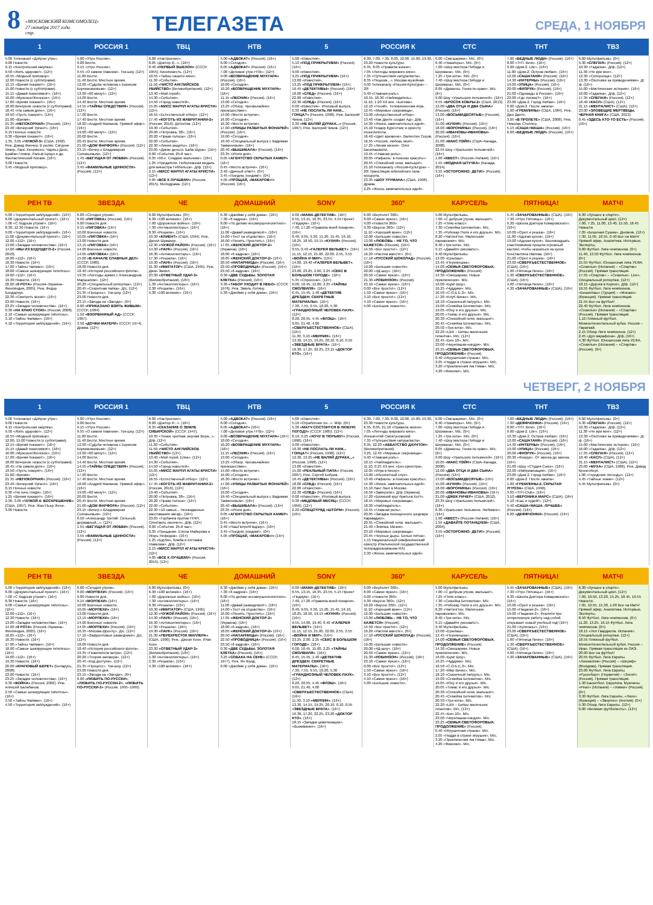8
«МОСКОВСКИЙ КОМСОМОЛЕЦ»
27 октября 2017 года
стр.
ТЕЛЕГАЗЕТА
СРЕДА, 1 НОЯБРЯ
| 1 | РОССИЯ 1 | ТВЦ | НТВ | 5 | РОССИЯ К | СТС | ТНТ | ТВ3 |
| --- | --- | --- | --- | --- | --- | --- | --- | --- |
| 5.00 Телеканал «Доброе утро». 9.00 Новости. 9.15 «Контрольная закупка». 9.50 «Жить здорово!». (12+) 10.55 «Модный приговор». 12.00 Новости (с субтитрами). 12.15 «Время покажет». (16+) 15.00 Новости (с субтитрами). 15.15 «Давай поженимся!». (16+) 16.00 «Мужское/Женское». (16+) 17.00 «Время покажет». (16+) 18.00 Вечерние новости (с субтитрами). 18.45 «На самом деле». (16+) 19.50 «Пусть говорят». (16+) 21.00 «Время». 21.35 «НЕПОКОРНАЯ» (Россия). (16+) 23.40 «Вечерний Ургант». (16+) 0.15 Ночные новости. 0.30 «Время покажет». (16+) 1.35, 3.05 «ЧУЖОЙ-3» (США, 1992). Реж. Дэвид Финчер. В ролях: Сигурни Уивер, Ланс Хенриксен, Чарльз Дэнс, Брайан Гловер, Ральф Браун и др. Фантастический боевик. (16+) 3.00 Новости. 3.45 «Модный приговор». | 5.00 «Утро России». 9.00 Вести. 9.15 «Утро России». 9.55 «О самом главном». Ток-шоу. (12+) 11.00 Вести. 11.40 Вести. Местное время. 12.00 «Судьба человека с Борисом Корчевниковым». (12+) 13.00 «60 минут». (12+) 14.00 Вести. 14.40 Вести. Местное время. 14.55 «ТАЙНЫ СЛЕДСТВИЯ» (Россия). (12+) 17.00 Вести. 17.40 Вести. Местное время. 18.00 «Андрей Малахов. Прямой эфир». (16+) 19.00 «60 минут». (12+) 20.00 Вести. 20.45 Вести. Местное время. 21.00 «ДОМ ФАРФОРА» (Россия). (12+) 23.15 «Вечер с Владимиром Соловьевым». (12+) 1.45 «БЕГУЩАЯ ОТ ЛЮБВИ» (Россия). (12+) 3.45 «ФАМИЛЬНЫЕ ЦЕННОСТИ» (Россия). (12+) | 6.00 «Настроение». 8.05 «Доктор И...». (16+) 8.40 «ПЕРВЫЙ ЭШЕЛОН» (СССР, 1955). Киноповесть. (12+) 10.55 «Тайны нашего кино». 11.30 «События». 11.50 «ЧИСТО АНГЛИЙСКОЕ УБИЙСТВО» (Великобритания). (12+) 13.40 «Мой герой». 14.30 «События». 14.50 «Город новостей». 15.05 «МИСС МАРПЛ АГАТЫ КРИСТИ» (12+) 16.55 «Естественный отбор». (12+) 17.45 «КОГОТЬ ИЗ МАВРИТАНИИ-2» (Россия, 2016). Детектив. (12+) 19.40 «События». 20.00 «Петровка, 38». (16+) 20.20 «Право голоса». (16+) 22.00 «События». 22.30 «Линия защиты». (16+) 23.05 «Дикие деньги. Баба Шура». (16+) 0.00 «События. 25-й час». 0.35 «90-е. Сладкие мальчики». (16+) 1.25 «Предатели. Нобелевская медаль для министра Геббельса». Д/ф. (12+) 2.15 «МИСС МАРПЛ АГАТЫ КРИСТИ» (12+) 4.05 «ВСЕ К ЛУЧШЕМУ» (Россия, 2015). Мелодрама. (12+) | 5.00 «АДВОКАТ» (Россия). (16+) 6.00 «Сегодня». 6.05 «АДВОКАТ» (Россия). (16+) 7.00 «Деловое утро НТВ». (12+) 9.00 «ВОЗВРАЩЕНИЕ МУХТАРА» (Россия). (16+) 10.00 «Сегодня». 10.20 «ВОЗВРАЩЕНИЕ МУХТАРА» (16+) 11.15 «ЛЕСНИК» (Россия). (16+) 13.00 «Сегодня». 13.25 «Обзор. Чрезвычайное происшествие». 14.00 «Место встречи». 16.00 «Сегодня». 16.30 «Место встречи». 17.00 «УЛИЦЫ РАЗБИТЫХ ФОНАРЕЙ» (Россия). (16+) 19.00 «Сегодня». 19.40 «Специальный выпуск с Вадимом Такменевым». (16+) 20.40 «ВЫШИБАЛА» (Россия). (16+) 23.35 «Итоги дня». 0.05 «АГЕНТСТВО СКРЫТЫХ КАМЕР» (16+) 0.45 «Место встречи». (16+) 2.40 «Дачный ответ». (0+) 3.45 «Поедем, поедим!». (0+) 4.05 «ПРОЩАЙ, «МАКАРОВ»!» (Россия). (16+) | 5.00 «Известия». 5.10 «ПОД ПРИКРЫТИЕМ» (Россия). (16+) 9.00 «Известия». 9.25 «ПОД ПРИКРЫТИЕМ» (16+) 13.00 «Известия». 13.25 «ПОД ПРИКРЫТИЕМ» (16+) 16.45 «ДЕТЕКТИВЫ» (Россия). (16+) 18.00 «СЛЕД» (Россия). (16+) 22.00 «Известия». 22.30 «СЛЕД» (Россия). (16+) 0.00 «Известия». Итоговый выпуск. 0.30 «НЕ ПОСЛАТЬ ЛИ НАМ... ГОНЦА?» (Россия, 1998). Реж. Валерий Чиков. (12+) 2.30 «НЕ ВАЛЯЙ ДУРАКА...» (Россия, 1997). Реж. Валерий Чиков. (12+) | 6.30, 7.00, 7.30, 8.00, 10.00, 15.00, 19.30, 23.20 Новости культуры. 6.35, 8.05 «Правила жизни». 7.05 «Легенды мирового кино». 7.35 «Путешествия натуралиста». 8.35 «Пешком...». Москва музейная. 9.00 Телеканалу «Россия-Культура» – 20! 9.40 «Главная роль». 10.15, 18.30 «Наблюдатель». 11.10, 1.20 XX век. «Богема». 12.10 «Гений». Телевизионная игра. 12.45 «Мировые сокровища». 13.00 «Искусственный отбор». 13.40 «Как Данте создал Ад». Д/ф. 14.30 «Жизнь замечательных идей». 15.10 Теодор Курентзис и оркестр musicAeterna. 16.40 «Цвет времени». Валентин Серов. 16.55 «Россия, любовь моя!». 17.25 «Линия жизни». Олег Басилашвили. 19.45 «Главная роль». 20.05 «Рафаэль: в поисках красоты». 20.55 «Спокойной ночи, малыши!». 21.10 Телеканалу «Россия-Культура» – 20! Трансляция юбилейного гала-концерта. 23.35 «ШОУ ТРУМАНА» (США, 1998). Драма. 2.25 «Жизнь замечательных идей». | 6.00 «Смешарики». М/с. (0+) 6.40 «Новаторы». М/с. (6+) 7.00 «Шоу мистера Пибоди и Шермана». М/с. (0+) 7.25 «Три кота». М/с. (0+) 7.40 «Шоу мистера Пибоди и Шермана». М/с. (0+) 8.05 «Драконы. Гонки по краю». М/с. (6+) 9.00 Шоу «Уральских пельменей». (16+) 9.55 «БРОСОК КОБРЫ-2» (США, 2013). 12.00 «ДВА ОТЦА И ДВА СЫНА» (Россия). (16+) 13.00 «ВОСЬМИДЕСЯТЫЕ» (Россия). (16+) 15.00 «КУХНЯ» (Россия). (16+) 18.00 «ВОРОНИНЫ» (Россия). (16+) 20.00 «ИВАНОВЫ-ИВАНОВЫ» (Россия). (16+) 21.00 «МАКС ПЭЙН» (США–Канада, 2008). 22.55 Шоу «Уральских пельменей». (16+) 1.00 «КВЕСТ» (Россия–Латвия). (16+) 1.55 «МОДНАЯ ШТУЧКА» (Канада, 2014). 3.55 «ОСТОРОЖНО: ДЕТИ!» (Россия). (16+) | 7.00 «БЕДНЫЕ ЛЮДИ» (Россия). (16+) 8.00 «ТНТ. Best». (16+) 9.00 «Дом-2. Lite». (16+) 11.00 «Дом-2. Остров любви». (16+) 12.00 «САШАТАНЯ» (Россия). (16+) 14.30 «ИНТЕРНЫ» (Россия). (16+) 19.00 «УЛИЦА» (Россия). (16+) 20.00 «ФИЗРУК» (Россия). (16+) 21.00 «Однажды в России». (16+) 22.00 «Где логика?». (16+) 23.00 «Дом-2. Город любви». (16+) 0.00 «Дом-2. После заката». 1.00 «ГРЕМЛИНЫ» (США, 1984). Реж. Джо Данте. 3.05 «В ПРОЛЕТЕ» (США, 2008). Реж. Николас Столлер. 5.15 «САША+МАША» (Россия). (16+) 6.00 «БЕДНЫЕ ЛЮДИ» (Россия). (16+) | 6.00 Мультфильмы. (0+) 9.30 «СЛЕПАЯ» (Россия). (12+) 10.30 «Гадалка». Д/ф. (12+) 11.30 «Не ври мне». 12.30 «Соперница». (12+) 13.30 «Охотники за привидениями». Д/ф. (16+) 15.00 «Мистические истории». (16+) 16.00 «Гадалка». Д/ф. (12+) 17.35 «СЛЕПАЯ» (Россия). (12+) 18.40 «КАСЛ» (США). (12+) 21.15 «МЕНТАЛИСТ» (США). (12+) 23.00 «ЗЛОВЕЩИЕ МЕРТВЕЦЫ. ЧЕРНАЯ КНИГА» (США, 2013). 0.45 «ЗДЕСЬ КТО-ТО ЕСТЬ» (Россия). (16+) |
| РЕН ТВ | ЗВЕЗДА | ЧЕ | ДОМАШНИЙ | SONY | 360° | КАРУСЕЛЬ | ПЯТНИЦА! | МАТЧ! |
| --- | --- | --- | --- | --- | --- | --- | --- | --- |
| 5.00 «Территория заблуждений». (16+) 6.00 «Документальный проект». (16+) 7.00 «С бодрым утром!». (16+) 8.30, 12.30 Новости. (16+) 9.00 «Территория заблуждений». (16+) 11.00 «Документальный проект». (16+) 12.00 «112». (16+) 13.00 «Загадки человечества». (16+) 14.00 «МЫ ИЗ БУДУЩЕГО-2» (Россия, 2010). 16.00 «112». (16+) 16.30 Новости. (16+) 17.00 «Тайны Чапман». (16+) 18.00 «Самые шокирующие гипотезы». 19.00 «112». (16+) 19.30 Новости. (16+) 20.00 «9 РОТА» (Россия–Украина–Финляндия, 2005). Реж. Федор Бондарчук. 22.30 «Смотреть всем!». (16+) 23.00 Новости. (16+) 23.25 «Загадки человечества». (16+) 0.30 «НА КРАЮ СТОЮ» (Россия, 2008). 2.10 «Самые шокирующие гипотезы». 3.10 «Тайны Чапман». (16+) 4.10 «Территория заблуждений». (16+) | 6.00 «Сегодня утром». 8.00 «ЛИГОВКА» (Россия). (16+) 9.00 Новости дня. 9.15 «ЛИГОВКА» (16+) 10.00 Военные новости. 10.05 «ЛИГОВКА» (16+) 13.00 Новости дня. 13.15 «ЛИГОВКА» (16+) 14.00 Военные новости. 14.05 «ЛИГОВКА» (16+) 15.00 «В НАЧАЛЕ СЛАВНЫХ ДЕЛ» (СССР, 1980). 18.00 Новости дня. 18.40 «История российского флота». 19.35 «Легенды армии с Александром Маршалом». (12+) 20.20 «Специальный репортаж». (12+) 20.45 «Секретная папка». Д/с. (12+) 21.35 «Процесс». Ток-шоу. (12+) 23.00 Новости дня. 23.15 «Звезда на «Звезде». (6+) 0.00 «ПРИКАЗАНО ВЗЯТЬ ЖИВЫМ» (СССР, 1984). 1.50 «ВЗОРВАННЫЙ АД» (СССР, 1967). 3.50 «ДОЧКИ-МАТЕРИ» (СССР, 1974). Драма. (12+) | 6.00 Мультфильмы. (0+) 6.30 «100 великих». (16+) 7.00 «Дорожные войны». (16+) 7.30 «Антиколлекторы». (16+) 8.30 «Решала». (16+) 10.30 «КЛИЕНТ» (США, 1994). Реж. Джоэл Шумахер. 12.30 «ЧУЖОЙ РАЙОН» (Россия). (16+) 14.30 «ПАУК» (Россия). (16+) 16.30 «Антиколлекторы». (16+) 17.30 «Решала». (16+) 19.30 «ПАУК» (Россия). (16+) 21.30 «ИМИТАТОР» (США, 1995). Реж. Джон Эмиел. 23.30 «ОТВЕТНЫЙ УДАР-3» (Великобритания). (18+) 1.30 «Антиколлекторы». (16+) 2.30 «Решала». (16+) 4.30 «100 великих». (16+) | 6.30 «Джейми у себя дома». (16+) 7.30 «6 кадров». (16+) 8.00 «По делам несовершеннолетних». (16+) 11.00 «Давай разведемся!». (16+) 14.00 «Тест на отцовство». (16+) 16.00 «Понять. Простить». (16+) 17.05 «ЖЕНСКИЙ ДОКТОР-2» (Украина). (16+) 18.00 «6 кадров». (16+) 18.05 «ЖЕНСКИЙ ДОКТОР-2» (16+) 20.50 «НАПАРНИЦЫ» (Россия). (16+) 22.50 «ПРОВОДНИЦА» (Россия). (16+) 23.50 «6 кадров». (16+) 0.30 «ДВЕ СУДЬБЫ. ЗОЛОТАЯ КЛЕТКА» (Россия). (16+) 3.30 «ТАБОР УХОДИТ В НЕБО» (СССР, 1976). Реж. Эмиль Лотяну. 5.30 «Джейми у себя дома». (16+) | 6.00 «МАМА-ДЕТЕКТИВ» . (16+) 6.55, 13.15, 16.35, 23.55, 4.55 Проект «Подиум». (16+) 7.40, 17.20 «Правила моей пекарни». (16+) 8.40, 9.05, 9.30, 15.20, 15.45, 16.10, 18.25, 18.50, 19.15 «КУХНЯ» (Россия). (16+) 9.55, 0.40 «ГАЛЕРЕЯ ВЕЛЬВЕТ» . (16+) 11.15, 12.15, 21.00, 22.00, 2.55, 3.55 «ВОЙНА И МИР» . (16+) 14.00, 19.40 «ГАЛЕРЕЯ ВЕЛЬВЕТ» . (16+) 23.00, 23.25, 2.00, 2.25 «СЕКС В БОЛЬШОМ ГОРОДЕ» . (18+) 5.35 «Спросони». (12+) 6.00, 10.45, 15.00, 2.25 «ТАЙНЫ СМОЛВИЛЯ» . (16+) 6.45, 15.45, 1.40 «ДЕТЕКТИВ ДРЕЗДЕН: СЕКРЕТНЫЕ МАТЕРИАЛЫ» . (16+) 7.30, 7.55, 9.55, 10.20, 5.30 «ГРАНДИОЗНЫЙ ЧЕЛОВЕК-ПАУК» . (12+) 8.20, 20.55, 4.45 «ФЛЭШ» . (16+) 9.05, 21.40, 4.00 «СВЕРХЪЕСТЕСТВЕННОЕ» (США). (16+) 11.30, 3.10 «МЕРЛИН» . (16+) 13.30, 14.15, 19.25, 20.10, 0.10, 0.55 «ЗВЕЗДНЫЕ ВРАТА» . (16+) 16.30, 17.25, 22.25, 23.15 «ДОКТОР КТО» . (16+) | 6.00 «Вертолет 360». 8.00 «Самое яркое». (16+) 9.00 «Новости 360». 9.30 «Вкусно 360». (12+) 11.10 «Хороший врач». (12+) 12.00 «Большие новости». 13.00 «ЛЮБОВЬ – НЕ ТО, ЧТО КАЖЕТСЯ» (Россия). (16+) 14.50 «Все просто!». (12+) 16.20 «Растем вместе». (6+) 17.10 «РУССКИЙ ШОКОЛАД» (Россия). (16+) 19.00 «Большие новости». 20.00 «4Д-шоу». (16+) 20.50 «Самое яркое». (16+) 21.30 «РОБИНЗОН» (Россия). 23.10 «Самое яркое». (16+) 0.00 «Все просто!». (12+) 1.50 «Самое яркое». (16+) 3.10 «Все просто!». (12+) 4.10 «Самое яркое». (16+) 5.00 «Большие новости». | 5.00 Мультфильмы. 7.00 «С добрым утром, малыши!». 7.25 «Пляс-класс». 7.30 «Семейка Бегемотов». М/с. 7.35 «Робокар Поли и его друзья». М/с. 8.20 «Чаггингтон. Маленькие паровозики». М/с. 8.40 «Три кота». М/с. 9.15 «Давайте рисовать!». 9.40 Мультфильмы. 13.00 «Ералаш». 13.45 «Перемешка». 14.00 «СЕМЬЯ СВЕТОФОРОВЫХ. ПРОДОЛЖЕНИЕ» (Россия). 14.30 «Смешарики. Новые приключения». М/с. 16.00 «Бум! Шоу». 16.25 «Чуддики». М/с. 16.50 «С.О.Б.Е.З». М/с. 17.20 «Клуб Винкс». М/с. 18.10 «Сказочный патруль». М/с. 19.00 «Семейка Бегемотов». М/с. 19.05 «Юху и его друзья». М/с. 20.05 «Томас и его друзья». М/с. 20.30 «Спокойной ночи, малыши!». 20.45 «Семейка Бегемотов». М/с. 20.50 «Три кота». М/с. 22.20 «LBX – Битвы маленьких гигантов». М/с. (12+) 22.45 «Бен 10». М/с. 23.00 «Черепашки-ниндзя». М/с. 23.25 «СЕМЬЯ СВЕТОФОРОВЫХ. ПРОДОЛЖЕНИЕ» (Россия). 0.40 «Игрушечная страна». М/с. 2.05 «Нодди в стране игрушек». М/с. 3.20 «Приключения Ам Няма». М/с. 4.20 «Фиксики». М/с. | 5.45 «ЗАЧАРОВАННЫЕ» (США). (16+) 7.30 «Утро Пятницы». (16+) 9.30 «Школа Доктора Комаровского». (16+) 10.00 «Орел и решка». (16+) 11.00 «Адская кухня». (16+) 19.00 «Адская кухня». Восемнадцать счастливчиков прошли огромный кастинг, чтобы оказаться на кухне Константина Ивлева. (16+) 21.00 «Орел и решка». (16+) 23.00 «СВЕРХЪЕСТЕСТВЕННОЕ» (США). (16+) 1.00 «Пятница News». (16+) 1.30 «СВЕРХЪЕСТЕСТВЕННОЕ» (США). (16+) 4.00 «Пятница News». (16+) 4.30 «ЗАЧАРОВАННЫЕ» (США). (16+) | 6.30 «Лучшее в спорте». Документальный цикл. (12+) 7.00, 7.25, 11.00, 13.40, 15.50, 18.45 Новости. 7.05 «Бешеная Сушка». Дневник. (12+) 7.30, 11.05, 18.55, 0.40 Все на Матч! Прямой эфир. Аналитика. Интервью. Эксперты. 9.00 Футбол. Лига чемпионов. (0+) 11.40, 13.50 Футбол. Лига чемпионов. (0+) 15.55 Футбол. Юношеская лига УЕФА. «Севилья» (Испания) – «Спартак» (Россия). Прямая трансляция. 17.55 «Спартак» – «Севилья». Live». Специальный репортаж. (12+) 18.15 «Дорога в Корею». Д/ф. (12+) 19.55 Футбол. Лига чемпионов. «Бешикташ» (Турция) – «Монако» (Франция). Прямая трансляция. 21.55 Все на футбол! 22.40 Футбол. Лига чемпионов. «Севилья» (Испания) – «Спартак» (Россия). Прямая трансляция. 1.10 Пляжный футбол. Межконтинентальный кубок. Россия – Парагвай. 2.15 Обзор Лиги чемпионов. (12+) 2.45 «Дух марафона». Д/ф. (16+) 4.30 Футбол. Юношеская лига УЕФА. «Севилья» (Испания) – «Спартак» (Россия). (0+) |
ЧЕТВЕРГ, 2 НОЯБРЯ
| 1 | РОССИЯ 1 | ТВЦ | НТВ | 5 | РОССИЯ К | СТС | ТНТ | ТВ3 |
| --- | --- | --- | --- | --- | --- | --- | --- | --- |
| 5.00 Телеканал «Доброе утро». 9.00 Новости. 9.15 «Контрольная закупка». 9.50 «Жить здорово!». (12+) 10.55 «Модный приговор». 12.00, 15.00 Новости (с субтитрами). 12.15 «Время покажет». (16+) 15.15 «Давай поженимся!». (16+) 16.00 «Мужское/Женское». (16+) 17.00 «Время покажет». (16+) 18.00 Вечерние новости (с субтитрами). 18.45 «На самом деле». (16+) 19.50 «Пусть говорят». (16+) 21.00 «Время». 21.35 «НЕПОКОРНАЯ» (Россия). (16+) 23.40 «Вечерний Ургант». (16+) 0.15 Ночные новости. 0.30 «На ночь глядя». (16+) 1.25 «Время покажет». (16+) 2.30, 3.05 «ЧУЖОЙ-4: ВОСКРЕШЕНИЕ» (США, 1997). Реж. Жан-Пьер Жене. 3.00 Новости. | 5.00 «Утро России». 9.00 Вести. 9.15 «Утро России». 9.55 «О самом главном». Ток-шоу. (12+) 11.00 Вести. 11.40 Вести. Местное время. 12.00 «Судьба человека с Борисом Корчевниковым». (12+) 13.00 «60 минут». (12+) 14.00 Вести. 14.40 Вести. Местное время. 14.55 «ТАЙНЫ СЛЕДСТВИЯ» (Россия). (12+) 17.00 Вести. 17.40 Вести. Местное время. 18.00 «Андрей Малахов. Прямой эфир». (16+) 19.00 «60 минут». (12+) 20.00 Вести. 20.45 Вести. Местное время. 21.00 «ДОМ ФАРФОРА» (Россия). (12+) 23.15 «Вечер с Владимиром Соловьевым». (12+) 0.50 «Александр Третий. Сильный, державный...». (12+) 1.55 «БЕГУЩАЯ ОТ ЛЮБВИ» (Россия). (12+) 3.55 «ФАМИЛЬНЫЕ ЦЕННОСТИ» (Россия). (12+) | 6.00 «Настроение». 8.00 «Доктор И...». (16+) 8.35 «СКАЗАНИЕ О ЗЕМЛЕ СИБИРСКОЙ» (СССР, 1947). 10.35 «Тихая, кроткая, верная Вера...». Д/ф. (12+) 11.30 «События». 11.50 «ЧИСТО АНГЛИЙСКОЕ УБИЙСТВО» (12+) 13.40 «Мой герой. Елка». (12+) 14.30 «События». 14.50 «Город новостей». 15.05 «МИСС МАРПЛ АГАТЫ КРИСТИ» (12+) 16.55 «Естественный отбор». (12+) 17.45 «КОГОТЬ ИЗ МАВРИТАНИИ-2» (Россия, 2016). (12+) 19.40 «События». 20.00 «Петровка, 38». (16+) 20.20 «Право голоса». (16+) 22.00 «События». 22.30 «10 самых... Неожиданные расставания звезд». (16+) 23.05 «Горбачев против ГКЧП. Спектакль окончен». Д/ф. (12+) 0.00 «События. 25-й час». 0.35 «Прощание. Елена Майорова и Игорь Нефедов». (16+) 1.25 «Бурбон, бомба и отставка главкома». Д/ф. (12+) 2.15 «МИСС МАРПЛ АГАТЫ КРИСТИ» (12+) 4.05 «ВСЕ К ЛУЧШЕМУ» (Россия, 2015). (12+) | 5.00 «АДВОКАТ» (Россия). (16+) 6.00 «Сегодня». 6.05 «АДВОКАТ» (16+) 7.00 «Деловое утро НТВ». (12+) 9.00 «ВОЗВРАЩЕНИЕ МУХТАРА» (16+) 10.00 «Сегодня». 10.20 «ВОЗВРАЩЕНИЕ МУХТАРА» (16+) 11.15 «ЛЕСНИК» (Россия). (16+) 13.00 «Сегодня». 13.25 «Обзор. Чрезвычайное происшествие». 14.00 «Место встречи». 16.00 «Сегодня». 16.30 «Место встречи». 17.00 «УЛИЦЫ РАЗБИТЫХ ФОНАРЕЙ» (16+) 19.00 «Сегодня». 19.40 «Специальный выпуск с Вадимом Такменевым». (16+) 20.40 «ВЫШИБАЛА» (Россия). (16+) 23.35 «Итоги дня». 0.05 «АГЕНТСТВО СКРЫТЫХ КАМЕР» (16+) 0.45 «Место встречи». (16+) 2.40 «НашПотребНадзор». (16+) 3.45 «Поедем, поедим!». (0+) 4.05 «ПРОЩАЙ, «МАКАРОВ»!» (16+) | 5.00 «Известия». 5.10 «Ограбление по...». М/ф. (0+) 5.30 «МАТЧ СОСТОИТСЯ В ЛЮБУЮ ПОГОДУ» (СССР, 1985). (12+) 8.10, 9.25 «ХОЧУ В ТЮРЬМУ!» (Россия, 1998). (16+) 9.00 «Известия». 10.30 «НЕ ПОСЛАТЬ ЛИ НАМ... ГОНЦА?» (Россия, 1998). (12+) 12.30, 13.25 «НЕ ВАЛЯЙ ДУРАКА...» (Россия, 1998). (12+) 13.00 «Известия». 15.00 «РЕАЛЬНЫЙ ПАПА» (Россия, 2007). Реж. Сергей Бобров. 16.45 «ДЕТЕКТИВЫ» (Россия). (16+) 18.00 «СЛЕД» (Россия). (16+) 22.00 «Известия». 22.30 «СЛЕД» (Россия). (16+) 0.00 «Известия». Итоговый выпуск. 0.30 «МЕДОВЫЙ МЕСЯЦ» (СССР, 1956). (12+) 2.20 «СПЕЦОТРЯД «ШТОРМ» (Россия). (16+) | 6.30, 7.00, 7.30, 8.00, 10.00, 15.00, 19.30, 23.30 Новости культуры. 6.35, 8.05, 21.10 «Правила жизни». 7.05 «Легенды мирового кино». Иннокентий Смоктуновский. 7.35 «Путешествия натуралиста». 8.35, 22.20 «АББАТСТВО ДАУНТОН» (Великобритания). 9.25, 12.45 «Мировые сокровища». 9.40 «Главная роль». 10.15 «Наблюдатель». 11.10, 0.25 XX век. «Без оркестра». 12.05 «Игра в бисер». 13.00 «Абсолютный слух». 13.40 «Рафаэль: в поисках красоты». 14.30 «Жизнь замечательных идей». 15.10 Ланг Ланг в Москве. 16.50 «Замерзли». Д/ф (Украина). 17.20 «Ближний круг братьев Котт». 18.15 «Мировые сокровища». 18.30 «Наблюдатель». 19.45 «Главная роль». 20.05 «Загадка похищенного шедевра Караваджо». 20.55 «Спокойной ночи, малыши!». 21.40 «Энигма. Мизия». 23.10 «Мировые сокровища». 23.45 «Черные дыры. Белые пятна». 1.15 Национальный симфонический оркестр Итальянской государственной телерадиокомпании RAI. 2.30 «Жизнь замечательных идей». | 6.00 «Смешарики». М/с. (0+) 6.40 «Новаторы». М/с. (6+) 7.00 «Шоу мистера Пибоди и Шермана». М/с. (0+) 7.25 «Три кота». М/с. (0+) 7.40 «Шоу мистера Пибоди и Шермана». М/с. (0+) 8.05 «Драконы. Гонки по краю». М/с. (6+) 9.00 Шоу «Уральских пельменей». (16+) 10.05 «МАКС ПЭЙН» (США–Канада, 2008). 12.00 «ДВА ОТЦА И ДВА СЫНА» (Россия). (16+) 13.00 «ВОСЬМИДЕСЯТЫЕ» (16+) 15.00 «КУХНЯ» (Россия). (16+) 18.00 «ВОРОНИНЫ» (Россия). (16+) 20.00 «ИВАНОВЫ-ИВАНОВЫ» (16+) 21.00 «ДЖЕК РИЧЕР» (США, 2012). 23.35 Шоу «Уральских пельменей». (16+) 0.30 «Уральские пельмени. Любимое». (16+) 1.00 «КВЕСТ» (Россия–Латвия). (16+) 1.55 «ДАВАЙТЕ ПОТАНЦУЕМ» (США, 2004). 3.55 «ОСТОРОЖНО: ДЕТИ!» (Россия). (16+) | 7.00 «БЕДНЫЕ ЛЮДИ» (Россия). (16+) 7.30 «ДЕФФЧОНКИ» (Россия). (16+) 8.00 «ТНТ. Best». (16+) 9.00 «Дом-2. Lite». (16+) 10.30 «Дом-2. Остров любви». (16+) 12.00 «САШАТАНЯ» (Россия). (16+) 14.30 «ИНТЕРНЫ» (Россия). (16+) 19.00 «УЛИЦА» (Россия). (16+) 20.00 «ФИЗРУК» (Россия). (16+) 20.30 «Физрук». От звонка до звонка. (16+) 21.00 «Шоу «Студия Союз». (16+) 22.00 «Импровизация». (16+) 23.00 «Дом-2. Город любви». (16+) 0.00 «Дом-2. После заката». 1.00 «ГРЕМЛИНЫ-2. СКРЫТАЯ УГРОЗА» (США, 1990). 3.05 «THT-Club». (16+) 3.10 «ВЕРОНИКА МАРС» (США). (16+) 5.10 «Ешь и худей!». (12+) 5.40 «САША+МАША. ЛУЧШЕЕ» (Россия). (16+) 6.00 «ДЕФФЧОНКИ» (Россия). (16+) | 6.00 Мультфильмы. (0+) 9.30 «СЛЕПАЯ» (Россия). (12+) 10.30 «Гадалка». Д/ф. (12+) 11.30 «Не ври мне». (12+) 13.30 «Охотники за привидениями». Д/ф. (16+) 15.00 «Мистические истории». (16+) 16.00 «Гадалка». Д/ф. (12+) 17.35 «СЛЕПАЯ» (Россия). (12+) 18.40 «КАСЛ» (США). (12+) 21.15 «МЕНТАЛИСТ» (США). (12+) 23.00 «МУХА» (США, 1986). Реж. Дэвид Кроненберг. 1.00 «Городские легенды». (12+) 4.45 «Тайные знаки». (12+) 5.45 Мультфильмы. (0+) |
| РЕН ТВ | ЗВЕЗДА | ЧЕ | ДОМАШНИЙ | SONY | 360° | КАРУСЕЛЬ | ПЯТНИЦА! | МАТЧ! |
| --- | --- | --- | --- | --- | --- | --- | --- | --- |
| 5.00 «Территория заблуждений». (16+) 6.00 «Документальный проект». (16+) 7.00 «С бодрым утром!». (16+) 8.30 Новости. (16+) 9.00 «Самые шокирующие гипотезы». (16+) 12.00 «112». (16+) 12.30 Новости. (16+) 13.00 «Загадки человечества». (16+) 14.00 «9 РОТА» (Россия–Украина–Финляндия, 2005). (16+) 16.05 «112». (16+) 16.30 Новости. (16+) 17.00 «Тайны Чапман». (16+) 18.00 «Самые шокирующие гипотезы». (16+) 19.00 «112». (16+) 19.30 Новости. (16+) 20.00 «КРАПОВЫЙ БЕРЕТ» (Беларусь, 2008). 23.00 Новости. (16+) 23.25 «Загадки человечества». (16+) 0.30 «ВОЙНА» (Россия, 2002). Реж. Алексей Балабанов. 2.50 «Самые шокирующие гипотезы». (16+) 3.50 «Тайны Чапман». (16+) 4.50 «Территория заблуждений». (16+) | 6.00 «Сегодня утром». 8.00 «МОРПЕХИ» (Россия). (16+) 9.00 Новости дня. 9.15 «МОРПЕХИ» (16+) 10.00 Военные новости. 10.05 «МОРПЕХИ» (16+) 13.00 Новости дня. 13.15 «МОРПЕХИ» (16+) 14.00 Военные новости. 14.05 «МОРПЕХИ» (Россия). (16+) 16.35 «Москва фронту». Д/с. (12+) 17.10 «Зафронтовые разведчики». Д/с. (12+) 18.00 Новости дня. 18.40 «История российского флота». 19.35 «Повелители ветра». (12+) 20.20 «Теория заговора». (12+) 20.45 «Код доступа». (12+) 21.35 «Процесс». Ток-шоу. (12+) 23.00 Новости дня. 23.15 «Звезда на «Звезде». (6+) 0.00 «ЛЮБИТЬ ПО-РУССКИ» , «ЛЮБИТЬ ПО-РУССКИ-2» , «ЛЮБИТЬ ПО-РУССКИ-3» (Россия, 1995–1999). | 6.00 Мультфильмы. (0+) 6.30 «100 великих». (16+) 7.00 «Дорожные войны». (16+) 7.30 «Антиколлекторы». (16+) 8.30 «Решала». (16+) 10.30 «ИМИТАТОР» (США, 1995). 12.30 «ЧУЖОЙ РАЙОН» (Россия). (16+) 14.30 «ПАУК» (Россия). (16+) 16.30 «Антиколлекторы». (16+) 17.30 «Решала». (16+) 19.30 «ПАУК» (Россия). (16+) 21.30 «ПЕРЕКРЕСТОК МИЛЛЕРА» (США, 1990). Реж.: Джоэл Коэн, Итан Коэн. 23.30 «ОТВЕТНЫЙ УДАР-3» (Великобритания). (18+) 1.30 «Антиколлекторы». (16+) 2.30 «Решала». (16+) 4.30 «100 великих». (16+) | 6.30 «Джейми у себя дома». (16+) 7.30 «6 кадров». (16+) 8.00 «По делам несовершеннолетних». (16+) 11.00 «Давай разведемся!». (16+) 14.00 «Тест на отцовство». (16+) 16.00 «Понять. Простить». (16+) 17.05 «ЖЕНСКИЙ ДОКТОР-2» (Украина). (16+) 18.00 «6 кадров». (16+) 18.05 «ЖЕНСКИЙ ДОКТОР-2» (16+) 20.50 «НАПАРНИЦЫ» (Россия). (16+) 22.50 «ПРОВОДНИЦА» (Россия). (16+) 23.50 «6 кадров». (16+) 0.30 «ДВЕ СУДЬБЫ. ЗОЛОТАЯ КЛЕТКА» (Россия). (16+) 3.25 «СОБАКА НА СЕНЕ» (СССР, 1977). Реж. Ян Фрид. 6.00 «Джейми у себя дома». (16+) | 6.00 «МАМА-ДЕТЕКТИВ» . (16+) 6.55, 13.15, 16.35, 23.55, 5.15 Проект «Подиум». (16+) 7.40, 17.20 «Правила моей пекарни». (16+) 8.40, 9.05, 9.30, 15.20, 15.45, 16.10, 18.25, 18.50, 19.15 «КУХНЯ» (Россия). (16+) 9.55, 14.00, 19.40, 0.40 «ГАЛЕРЕЯ ВЕЛЬВЕТ» . (16+) 11.15, 12.15, 21.00, 22.00, 2.55, 3.55 «ВОЙНА И МИР» . (16+) 23.25, 2.00, 2.25 «СЕКС В БОЛЬШОМ ГОРОДЕ» . (18+) 6.00, 10.45, 15.00, 2.25 «ТАЙНЫ СМОЛВИЛЯ» . (16+) 6.45, 15.45, 1.40 «ДЕТЕКТИВ ДРЕЗДЕН: СЕКРЕТНЫЕ МАТЕРИАЛЫ» . (16+) 7.30, 7.55, 9.55, 10.20, 5.30 «ГРАНДИОЗНЫЙ ЧЕЛОВЕК-ПАУК» . (12+) 8.20, 20.55, 4.45 «ФЛЭШ» . (16+) 9.05, 21.40, 4.00 «СВЕРХЪЕСТЕСТВЕННОЕ» (США). (16+) 11.30, 3.10 «МЕРЛИН» . (16+) 13.30, 14.15, 19.25, 20.10, 0.10, 0.55 «ЗВЕЗДНЫЕ ВРАТА» . (16+) 16.30, 17.20, 22.25, 23.20 «ДОКТОР КТО» . (16+) 18.15 «Загадки цивилизации». «Выживание». (16+) | 6.00 «Вертолет 360». 8.00 «Самое яркое». (16+) 9.00 «Новости 360». 9.30 «Вкусно 360». (12+) 10.20 «Вкусно 360». (12+) 11.10 «Хороший врач». (12+) 12.00 «Большие новости». 13.00 «ЛЮБОВЬ – НЕ ТО, ЧТО КАЖЕТСЯ» (Россия). 14.50 «Все просто!». (12+) 16.20 «Растем вместе». (6+) 17.10 «РУССКИЙ ШОКОЛАД» (Россия). (16+) 19.00 «Большие новости». 20.00 «4Д-шоу». (16+) 20.50 «Самое яркое». (16+) 21.30 «РОБИНЗОН» (Россия). (16+) 23.10 «Самое яркое». (16+) 0.00 «Все просто!». (12+) 1.50 «Самое яркое». (16+) 3.10 «Все просто!». (12+) 4.10 «Самое яркое». (16+) 5.00 «Большие новости». | 5.00 Мультфильмы. 7.00 «С добрым утром, малыши!». 7.25 «Пляс-класс». 7.30 «Семейка Бегемотов». М/с. 7.35 «Робокар Поли и его друзья». М/с. 8.20 «Чаггингтон. Маленькие паровозики». М/с. 8.40 «Три кота». М/с. 9.15 «Давайте рисовать!». 9.40 Мультфильмы. 13.00 «Ералаш». 13.45 «Перемешка». 14.00 «СЕМЬЯ СВЕТОФОРОВЫХ. ПРОДОЛЖЕНИЕ» (Россия). 14.30 «Смешарики. Новые приключения». М/с. 16.00 «Бум! Шоу». 16.25 «Чуддики». М/с. 16.50 «С.О.Б.Е.З». М/с. 17.20 «Мир Винкс». М/с. 18.10 «Сказочный патруль». М/с. 19.00 «Семейка Бегемотов». М/с. 19.05 «Юху и его друзья». М/с. 20.05 «Томас и его друзья». М/с. 20.30 «Спокойной ночи, малыши!». 20.45 «Семейка Бегемотов». М/с. 20.50 «Три кота». М/с. 22.20 «LBX – Битвы маленьких гигантов». М/с. (12+) 22.45 «Бен 10». М/с. 23.00 «Черепашки-ниндзя». М/с. 23.25 «СЕМЬЯ СВЕТОФОРОВЫХ. ПРОДОЛЖЕНИЕ» (Россия). 0.40 «Игрушечная страна». М/с. 2.05 «Нодди в стране игрушек». М/с. 3.20 «Приключения Ам Няма». М/с. 4.20 «Фиксики». М/с. | 5.45 «ЗАЧАРОВАННЫЕ» (США). (16+) 7.30 «Утро Пятницы». (16+) 9.30 «Школа Доктора Комаровского». (16+) 10.00 «Орел и решка». (16+) 15.00 «Пацанки-2». (16+) 19.00 «Пацанки-2». Реалити про непреложную работу над собой открывает новый учебный год! (16+) 21.00 «Хулиганы». (16+) 23.00 «СВЕРХЪЕСТЕСТВЕННОЕ» (США). (16+) 1.00 «Пятница News». (16+) 1.30 «СВЕРХЪЕСТЕСТВЕННОЕ» (США). (16+) 4.00 «Пятница News». (16+) 4.30 «ЗАЧАРОВАННЫЕ» (США). (16+) | 6.30 «Лучшее в спорте». Документальный цикл. (12+) 7.00, 10.50, 13.20, 15.25, 18.45, 19.55 Новости. 7.05, 10.55, 15.30, 1.00 Все на Матч! Прямой эфир. Аналитика. Интервью. Эксперты. 8.50 Футбол. Лига чемпионов. (0+) 11.20, 13.25, 16.15 Футбол. Лига чемпионов. (0+) 18.15 «Леп Гвардиола. Испания». Специальный репортаж. (12+) 18.55 Пляжный футбол. Межконтинентальный кубок. Россия – Иран. Прямая трансляция из ОАЭ. 20.00 Все на футбол! 20.55 Футбол. Лига Европы. «Локомотив» (Россия) – «Шериф» (Молдова). Прямая трансляция. 23.00 Футбол. Лига Европы. «Русенборг» (Норвегия) – «Зенит» (Россия). Прямая трансляция. 1.30 Баскетбол. Евролига. Мужчины. «Реал» (Испания) – «Химки» (Россия). (0+) 3.30 Футбол. Лига Европы. «Лион» (Франция) – «Эвертон» (Англия). (0+) 5.30 Обзор Лиги Европы. (12+) 6.00 «Великие футболисты». (12+) |